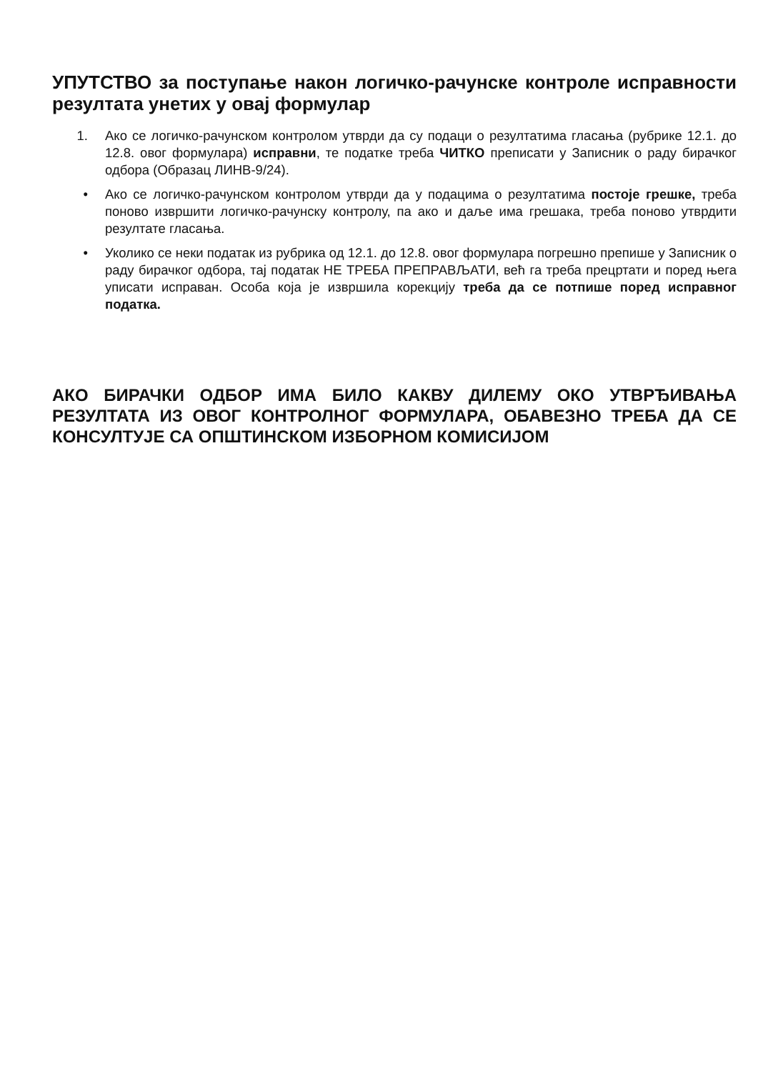УПУТСТВО за поступање након логичко-рачунске контроле исправности резултата унетих у овај формулар
1. Ако се логичко-рачунском контролом утврди да су подаци о резултатима гласања (рубрике 12.1. до 12.8. овог формулара) исправни, те податке треба ЧИТКО преписати у Записник о раду бирачког одбора (Образац ЛИНВ-9/24).
• Ако се логичко-рачунском контролом утврди да у подацима о резултатима постоје грешке, треба поново извршити логичко-рачунску контролу, па ако и даље има грешака, треба поново утврдити резултате гласања.
• Уколико се неки податак из рубрика од 12.1. до 12.8. овог формулара погрешно препише у Записник о раду бирачког одбора, тај податак НЕ ТРЕБА ПРЕПРАВЉАТИ, већ га треба прецртати и поред њега уписати исправан. Особа која је извршила корекцију треба да се потпише поред исправног податка.
АКО БИРАЧКИ ОДБОР ИМА БИЛО КАКВУ ДИЛЕМУ ОКО УТВРЂИВАЊА РЕЗУЛТАТА ИЗ ОВОГ КОНТРОЛНОГ ФОРМУЛАРА, ОБАВЕЗНО ТРЕБА ДА СЕ КОНСУЛТУЈЕ СА ОПШТИНСКОМ ИЗБОРНОМ КОМИСИЈОМ